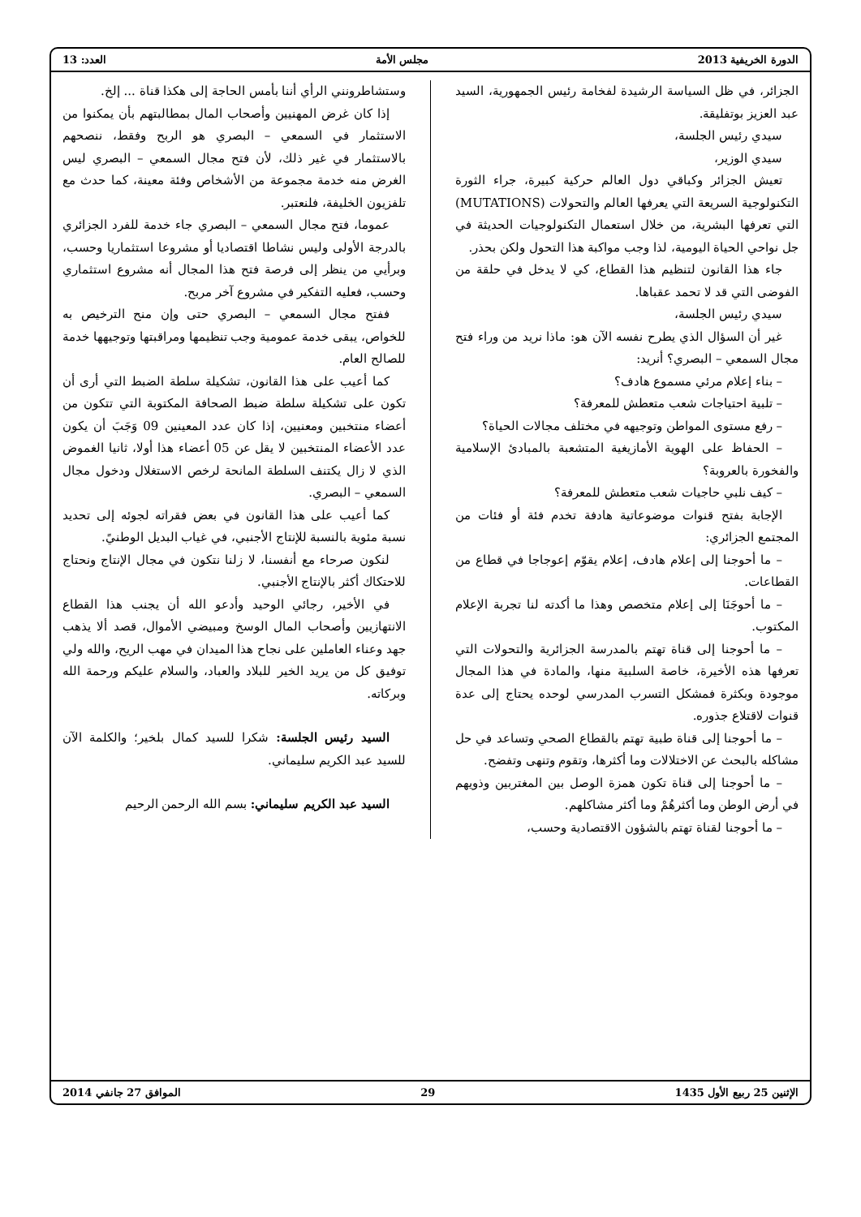الدورة الخريفية 2013 مجلس الأمة العدد: 13
الجزائر، في ظل السياسة الرشيدة لفخامة رئيس الجمهورية، السيد عبد العزيز بوتفليقة.
سيدي رئيس الجلسة،
سيدي الوزير،
تعيش الجزائر وكباقي دول العالم حركية كبيرة، جراء الثورة التكنولوجية السريعة التي يعرفها العالم والتحولات (MUTATIONS) التي تعرفها البشرية، من خلال استعمال التكنولوجيات الحديثة في جل نواحي الحياة اليومية، لذا وجب مواكبة هذا التحول ولكن بحذر.
جاء هذا القانون لتنظيم هذا القطاع، كي لا يدخل في حلقة من الفوضى التي قد لا تحمد عقباها.
سيدي رئيس الجلسة،
غير أن السؤال الذي يطرح نفسه الآن هو: ماذا نريد من وراء فتح مجال السمعي – البصري؟ أنريد:
– بناء إعلام مرئي مسموع هادف؟
– تلبية احتياجات شعب متعطش للمعرفة؟
– رفع مستوى المواطن وتوجيهه في مختلف مجالات الحياة؟
– الحفاظ على الهوية الأمازيغية المتشعبة بالمبادئ الإسلامية والفخورة بالعروبة؟
– كيف نلبي حاجيات شعب متعطش للمعرفة؟
الإجابة بفتح قنوات موضوعاتية هادفة تخدم فئة أو فئات من المجتمع الجزائري:
– ما أحوجنا إلى إعلام هادف، إعلام يقوّم إعوجاجا في قطاع من القطاعات.
– ما أحوجَنَا إلى إعلام متخصص وهذا ما أكدته لنا تجربة الإعلام المكتوب.
– ما أحوجنا إلى قناة تهتم بالمدرسة الجزائرية والتحولات التي تعرفها هذه الأخيرة، خاصة السلبية منها، والمادة في هذا المجال موجودة وبكثرة فمشكل التسرب المدرسي لوحده يحتاج إلى عدة قنوات لاقتلاع جذوره.
– ما أحوجنا إلى قناة طبية تهتم بالقطاع الصحي وتساعد في حل مشاكله بالبحث عن الاختلالات وما أكثرها، وتقوم وتنهى وتفضح.
– ما أحوجنا إلى قناة تكون همزة الوصل بين المغتربين وذويهم في أرض الوطن وما أكثرهُمْ وما أكثر مشاكلهم.
– ما أحوجنا لقناة تهتم بالشؤون الاقتصادية وحسب،
وستشاطرونني الرأي أننا بأمس الحاجة إلى هكذا قناة ... إلخ.
إذا كان غرض المهنيين وأصحاب المال بمطالبتهم بأن يمكنوا من الاستثمار في السمعي – البصري هو الربح وفقط، ننصحهم بالاستثمار في غير ذلك، لأن فتح مجال السمعي – البصري ليس الغرض منه خدمة مجموعة من الأشخاص وفئة معينة، كما حدث مع تلفزيون الخليفة، فلنعتبر.
عموما، فتح مجال السمعي – البصري جاء خدمة للفرد الجزائري بالدرجة الأولى وليس نشاطا اقتصاديا أو مشروعا استثماريا وحسب، وبرأيي من ينظر إلى فرصة فتح هذا المجال أنه مشروع استثماري وحسب، فعليه التفكير في مشروع آخر مربح.
ففتح مجال السمعي – البصري حتى وإن منح الترخيص به للخواص، يبقى خدمة عمومية وجب تنظيمها ومراقبتها وتوجيهها خدمة للصالح العام.
كما أعيب على هذا القانون، تشكيلة سلطة الضبط التي أرى أن تكون على تشكيلة سلطة ضبط الصحافة المكتوبة التي تتكون من أعضاء منتخبين ومعنيين، إذا كان عدد المعينين 09 وَجَبَ أن يكون عدد الأعضاء المنتخبين لا يقل عن 05 أعضاء هذا أولا، ثانيا الغموض الذي لا زال يكتنف السلطة المانحة لرخص الاستغلال ودخول مجال السمعي – البصري.
كما أعيب على هذا القانون في بعض فقراته لجوئه إلى تحديد نسبة مئوية بالنسبة للإنتاج الأجنبي، في غياب البديل الوطنيً.
لنكون صرحاء مع أنفسنا، لا زلنا نتكون في مجال الإنتاج ونحتاج للاحتكاك أكثر بالإنتاج الأجنبي.
في الأخير، رجائي الوحيد وأدعو الله أن يجنب هذا القطاع الانتهازيين وأصحاب المال الوسخ ومبيضي الأموال، قصد ألا يذهب جهد وعناء العاملين على نجاح هذا الميدان في مهب الريح، والله ولي توفيق كل من يريد الخير للبلاد والعباد، والسلام عليكم ورحمة الله وبركاته.
السيد رئيس الجلسة: شكرا للسيد كمال بلخير؛ والكلمة الآن للسيد عبد الكريم سليماني.
السيد عبد الكريم سليماني: بسم الله الرحمن الرحيم
الإثنين 25 ربيع الأول 1435 29 الموافق 27 جانفي 2014